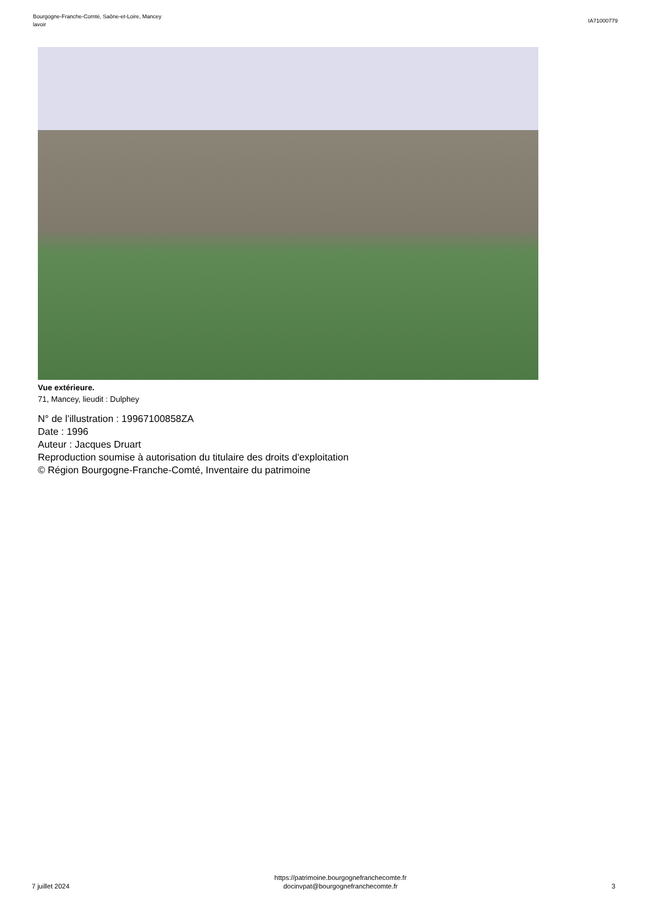Bourgogne-Franche-Comté, Saône-et-Loire, Mancey
lavoir
IA71000779
Vue extérieure.
71, Mancey, lieudit : Dulphey
N° de l’illustration : 19967100858ZA
Date : 1996
Auteur : Jacques Druart
Reproduction soumise à autorisation du titulaire des droits d'exploitation
© Région Bourgogne-Franche-Comté, Inventaire du patrimoine
7 juillet 2024
https://patrimoine.bourgognefranchecomte.fr
docinvpat@bourgognefranchecomte.fr
3